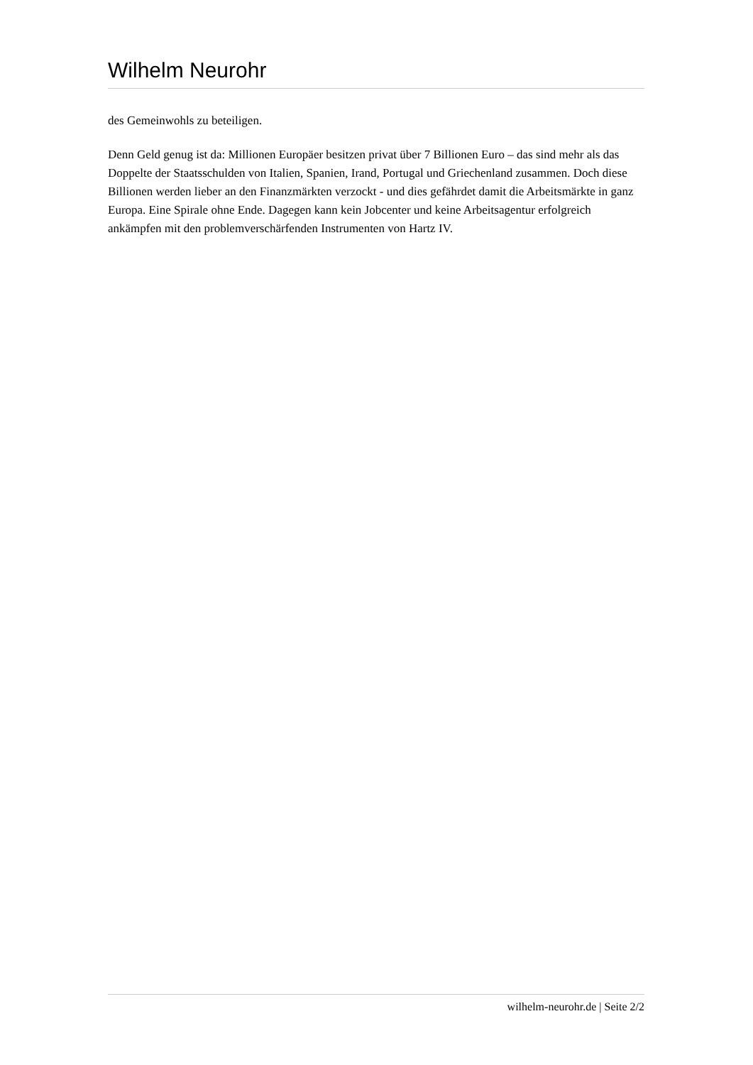Wilhelm Neurohr
des Gemeinwohls zu beteiligen.
Denn Geld genug ist da: Millionen Europäer besitzen privat über 7 Billionen Euro – das sind mehr als das Doppelte der Staatsschulden von Italien, Spanien, Irand, Portugal und Griechenland zusammen. Doch diese Billionen werden lieber an den Finanzmärkten verzockt - und dies gefährdet damit die Arbeitsmärkte in ganz Europa. Eine Spirale ohne Ende. Dagegen kann kein Jobcenter und keine Arbeitsagentur erfolgreich ankämpfen mit den problemverschärfenden Instrumenten von Hartz IV.
wilhelm-neurohr.de | Seite 2/2